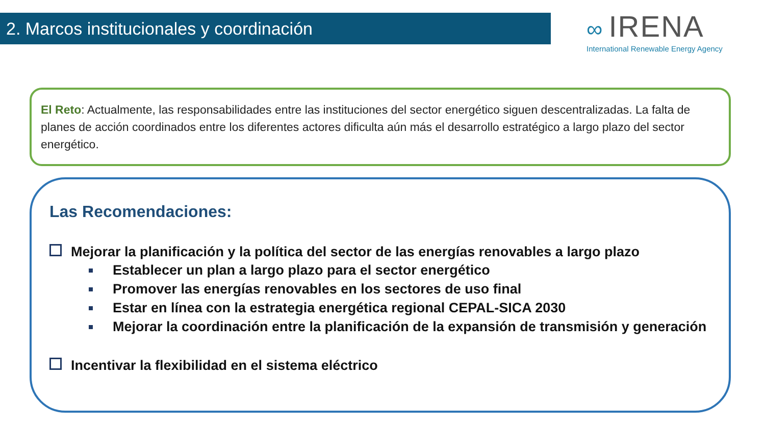2. Marcos institucionales y coordinación
∞ IRENA
International Renewable Energy Agency
El Reto: Actualmente, las responsabilidades entre las instituciones del sector energético siguen descentralizadas. La falta de planes de acción coordinados entre los diferentes actores dificulta aún más el desarrollo estratégico a largo plazo del sector energético.
Las Recomendaciones:
Mejorar la planificación y la política del sector de las energías renovables a largo plazo
Establecer un plan a largo plazo para el sector energético
Promover las energías renovables en los sectores de uso final
Estar en línea con la estrategia energética regional CEPAL-SICA 2030
Mejorar la coordinación entre la planificación de la expansión de transmisión y generación
Incentivar la flexibilidad en el sistema eléctrico